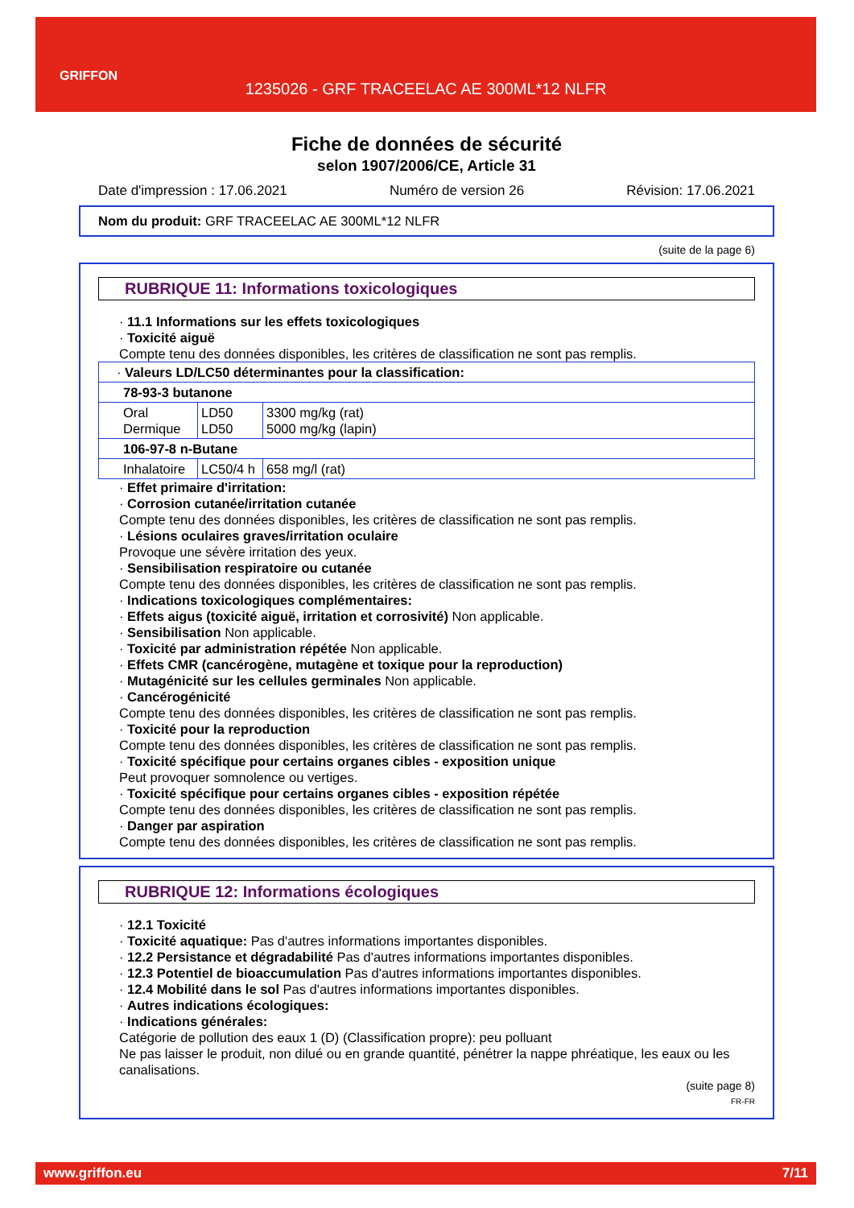GRIFFON
1235026 - GRF TRACEELAC AE 300ML*12 NLFR
Fiche de données de sécurité
selon 1907/2006/CE, Article 31
Date d'impression : 17.06.2021 Numéro de version 26 Révision: 17.06.2021
Nom du produit: GRF TRACEELAC AE 300ML*12 NLFR
(suite de la page 6)
RUBRIQUE 11: Informations toxicologiques
· 11.1 Informations sur les effets toxicologiques
· Toxicité aiguë
Compte tenu des données disponibles, les critères de classification ne sont pas remplis.
| · Valeurs LD/LC50 déterminantes pour la classification: | | |
| 78-93-3 butanone | | |
| Oral Dermique | LD50 LD50 | 3300 mg/kg (rat) 5000 mg/kg (lapin) |
| 106-97-8 n-Butane | | |
| Inhalatoire | LC50/4 h | 658 mg/l (rat) |
· Effet primaire d'irritation:
· Corrosion cutanée/irritation cutanée
Compte tenu des données disponibles, les critères de classification ne sont pas remplis.
· Lésions oculaires graves/irritation oculaire
Provoque une sévère irritation des yeux.
· Sensibilisation respiratoire ou cutanée
Compte tenu des données disponibles, les critères de classification ne sont pas remplis.
· Indications toxicologiques complémentaires:
· Effets aigus (toxicité aiguë, irritation et corrosivité) Non applicable.
· Sensibilisation Non applicable.
· Toxicité par administration répétée Non applicable.
· Effets CMR (cancérogène, mutagène et toxique pour la reproduction)
· Mutagénicité sur les cellules germinales Non applicable.
· Cancérogénicité
Compte tenu des données disponibles, les critères de classification ne sont pas remplis.
· Toxicité pour la reproduction
Compte tenu des données disponibles, les critères de classification ne sont pas remplis.
· Toxicité spécifique pour certains organes cibles - exposition unique
Peut provoquer somnolence ou vertiges.
· Toxicité spécifique pour certains organes cibles - exposition répétée
Compte tenu des données disponibles, les critères de classification ne sont pas remplis.
· Danger par aspiration
Compte tenu des données disponibles, les critères de classification ne sont pas remplis.
RUBRIQUE 12: Informations écologiques
· 12.1 Toxicité
· Toxicité aquatique: Pas d'autres informations importantes disponibles.
· 12.2 Persistance et dégradabilité Pas d'autres informations importantes disponibles.
· 12.3 Potentiel de bioaccumulation Pas d'autres informations importantes disponibles.
· 12.4 Mobilité dans le sol Pas d'autres informations importantes disponibles.
· Autres indications écologiques:
· Indications générales:
Catégorie de pollution des eaux 1 (D) (Classification propre): peu polluant
Ne pas laisser le produit, non dilué ou en grande quantité, pénétrer la nappe phréatique, les eaux ou les canalisations.
(suite page 8)
FR-FR
www.griffon.eu 7/11